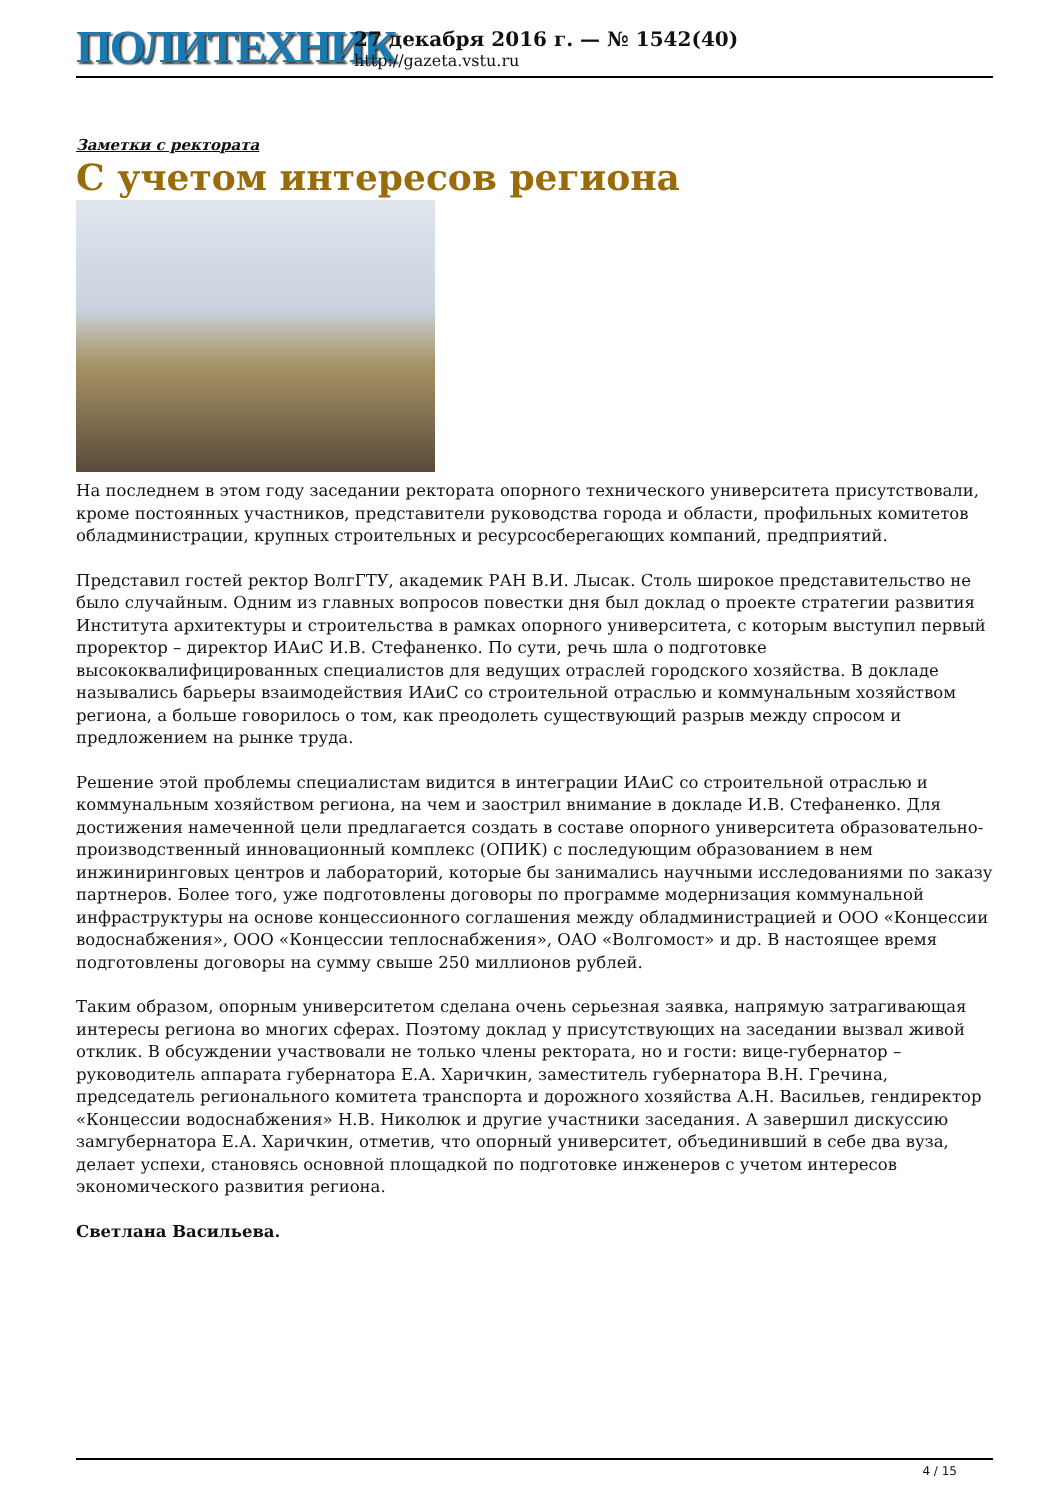ПОЛИТЕХНИК
27 декабря 2016 г. — № 1542(40)
http://gazeta.vstu.ru
Заметки с ректората
С учетом интересов региона
На последнем в этом году заседании ректората опорного технического университета присутствовали, кроме постоянных участников, представители руководства города и области, профильных комитетов обладминистрации, крупных строительных и ресурсосберегающих компаний, предприятий.
Представил гостей ректор ВолгГТУ, академик РАН В.И. Лысак. Столь широкое представительство не было случайным. Одним из главных вопросов повестки дня был доклад о проекте стратегии развития Института архитектуры и строительства в рамках опорного университета, с которым выступил первый проректор – директор ИАиС И.В. Стефаненко. По сути, речь шла о подготовке высококвалифицированных специалистов для ведущих отраслей городского хозяйства. В докладе назывались барьеры взаимодействия ИАиС со строительной отраслью и коммунальным хозяйством региона, а больше говорилось о том, как преодолеть существующий разрыв между спросом и предложением на рынке труда.
Решение этой проблемы специалистам видится в интеграции ИАиС со строительной отраслью и коммунальным хозяйством региона, на чем и заострил внимание в докладе И.В. Стефаненко. Для достижения намеченной цели предлагается создать в составе опорного университета образовательно-производственный инновационный комплекс (ОПИК) с последующим образованием в нем инжиниринговых центров и лабораторий, которые бы занимались научными исследованиями по заказу партнеров. Более того, уже подготовлены договоры по программе модернизация коммунальной инфраструктуры на основе концессионного соглашения между обладминистрацией и ООО «Концессии водоснабжения», ООО «Концессии теплоснабжения», ОАО «Волгомост» и др. В настоящее время подготовлены договоры на сумму свыше 250 миллионов рублей.
Таким образом, опорным университетом сделана очень серьезная заявка, напрямую затрагивающая интересы региона во многих сферах. Поэтому доклад у присутствующих на заседании вызвал живой отклик. В обсуждении участвовали не только члены ректората, но и гости: вице-губернатор – руководитель аппарата губернатора Е.А. Харичкин, заместитель губернатора В.Н. Гречина, председатель регионального комитета транспорта и дорожного хозяйства А.Н. Васильев, гендиректор «Концессии водоснабжения» Н.В. Николюк и другие участники заседания. А завершил дискуссию замгубернатора Е.А. Харичкин, отметив, что опорный университет, объединивший в себе два вуза, делает успехи, становясь основной площадкой по подготовке инженеров с учетом интересов экономического развития региона.
Светлана Васильева.
4 / 15